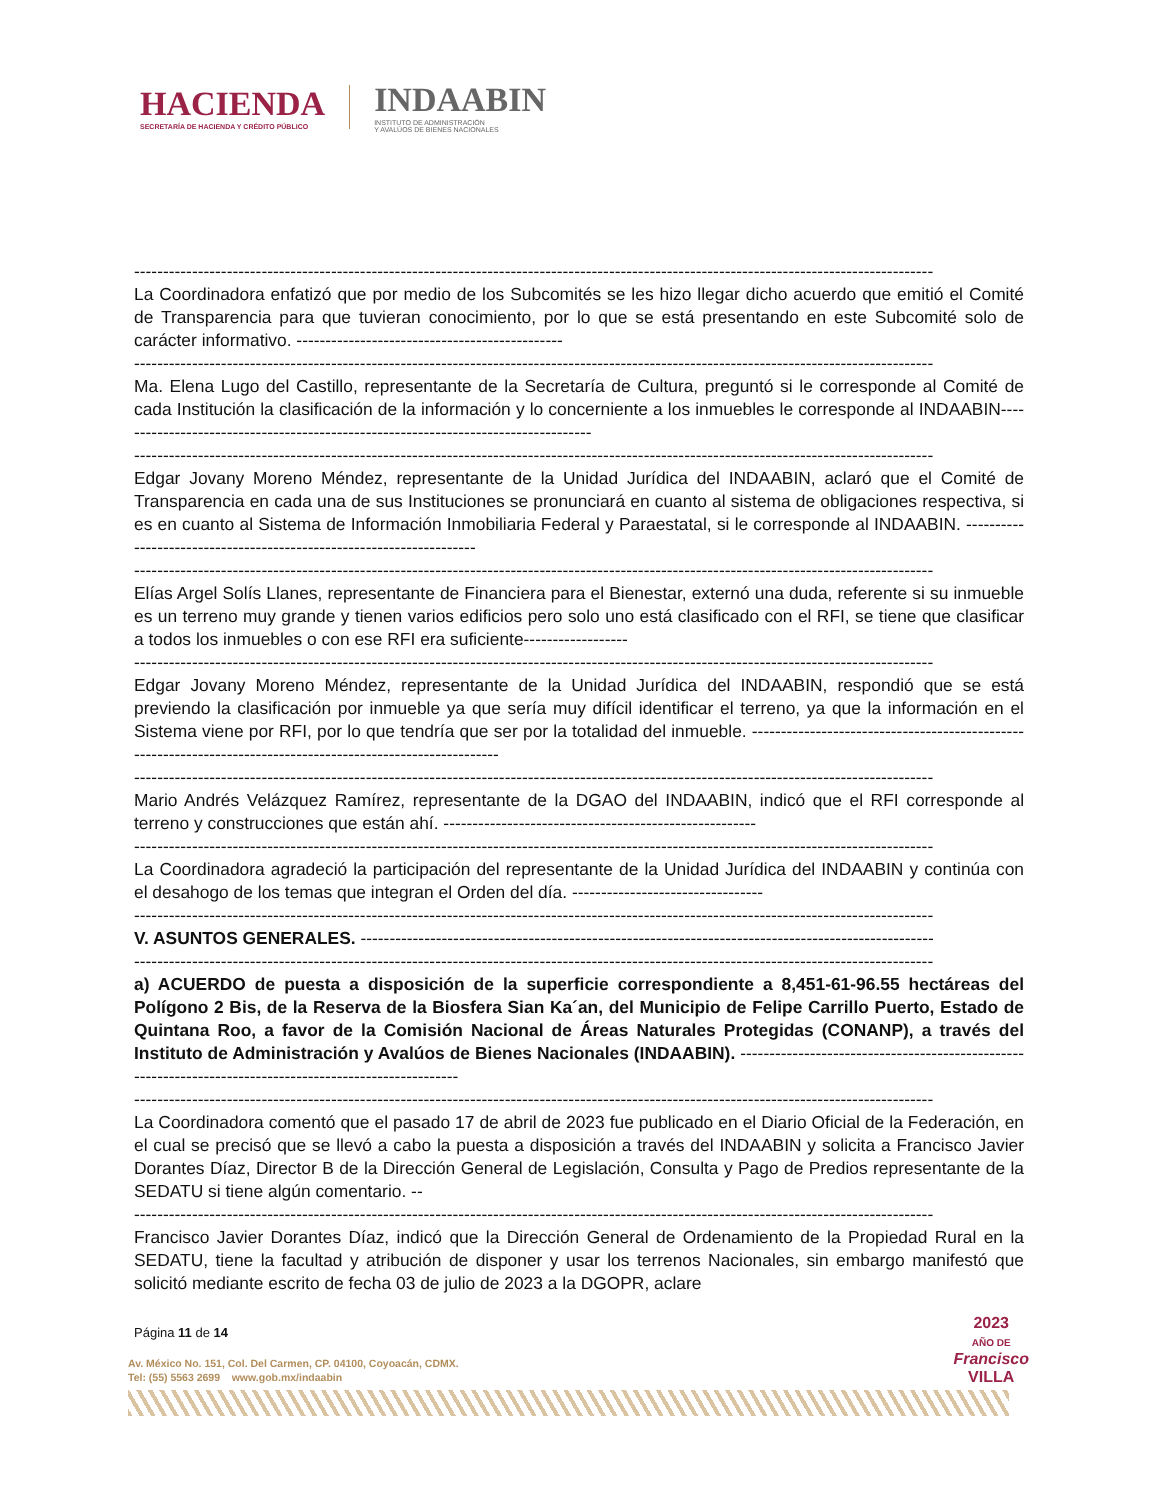HACIENDA
SECRETARÍA DE HACIENDA Y CRÉDITO PÚBLICO
INDAABIN
INSTITUTO DE ADMINISTRACIÓN
Y AVALÚOS DE BIENES NACIONALES
------------------------------------------------------------------------------------------------------------------------------------------
La Coordinadora enfatizó que por medio de los Subcomités se les hizo llegar dicho acuerdo que emitió el Comité de Transparencia para que tuvieran conocimiento, por lo que se está presentando en este Subcomité solo de carácter informativo. ----------------------------------------------
------------------------------------------------------------------------------------------------------------------------------------------
Ma. Elena Lugo del Castillo, representante de la Secretaría de Cultura, preguntó si le corresponde al Comité de cada Institución la clasificación de la información y lo concerniente a los inmuebles le corresponde al INDAABIN-----------------------------------------------------------------------------------
------------------------------------------------------------------------------------------------------------------------------------------
Edgar Jovany Moreno Méndez, representante de la Unidad Jurídica del INDAABIN, aclaró que el Comité de Transparencia en cada una de sus Instituciones se pronunciará en cuanto al sistema de obligaciones respectiva, si es en cuanto al Sistema de Información Inmobiliaria Federal y Paraestatal, si le corresponde al INDAABIN. ---------------------------------------------------------------------
------------------------------------------------------------------------------------------------------------------------------------------
Elías Argel Solís Llanes, representante de Financiera para el Bienestar, externó una duda, referente si su inmueble es un terreno muy grande y tienen varios edificios pero solo uno está clasificado con el RFI, se tiene que clasificar a todos los inmuebles o con ese RFI era suficiente------------------
------------------------------------------------------------------------------------------------------------------------------------------
Edgar Jovany Moreno Méndez, representante de la Unidad Jurídica del INDAABIN, respondió que se está previendo la clasificación por inmueble ya que sería muy difícil identificar el terreno, ya que la información en el Sistema viene por RFI, por lo que tendría que ser por la totalidad del inmueble. --------------------------------------------------------------------------------------------------------------
------------------------------------------------------------------------------------------------------------------------------------------
Mario Andrés Velázquez Ramírez, representante de la DGAO del INDAABIN, indicó que el RFI corresponde al terreno y construcciones que están ahí. ------------------------------------------------------
------------------------------------------------------------------------------------------------------------------------------------------
La Coordinadora agradeció la participación del representante de la Unidad Jurídica del INDAABIN y continúa con el desahogo de los temas que integran el Orden del día. ---------------------------------
------------------------------------------------------------------------------------------------------------------------------------------
V. ASUNTOS GENERALES. ---------------------------------------------------------------------------------------------------
------------------------------------------------------------------------------------------------------------------------------------------
a) ACUERDO de puesta a disposición de la superficie correspondiente a 8,451-61-96.55 hectáreas del Polígono 2 Bis, de la Reserva de la Biosfera Sian Ka´an, del Municipio de Felipe Carrillo Puerto, Estado de Quintana Roo, a favor de la Comisión Nacional de Áreas Naturales Protegidas (CONANP), a través del Instituto de Administración y Avalúos de Bienes Nacionales (INDAABIN). ---------------------------------------------------------------------------------------------------------
------------------------------------------------------------------------------------------------------------------------------------------
La Coordinadora comentó que el pasado 17 de abril de 2023 fue publicado en el Diario Oficial de la Federación, en el cual se precisó que se llevó a cabo la puesta a disposición a través del INDAABIN y solicita a Francisco Javier Dorantes Díaz, Director B de la Dirección General de Legislación, Consulta y Pago de Predios representante de la SEDATU si tiene algún comentario. --
------------------------------------------------------------------------------------------------------------------------------------------
Francisco Javier Dorantes Díaz, indicó que la Dirección General de Ordenamiento de la Propiedad Rural en la SEDATU, tiene la facultad y atribución de disponer y usar los terrenos Nacionales, sin embargo manifestó que solicitó mediante escrito de fecha 03 de julio de 2023 a la DGOPR, aclare
Página 11 de 14
Av. México No. 151, Col. Del Carmen, CP. 04100, Coyoacán, CDMX.
Tel: (55) 5563 2699 www.gob.mx/indaabin
2023
AÑO DE
Francisco
VILLA